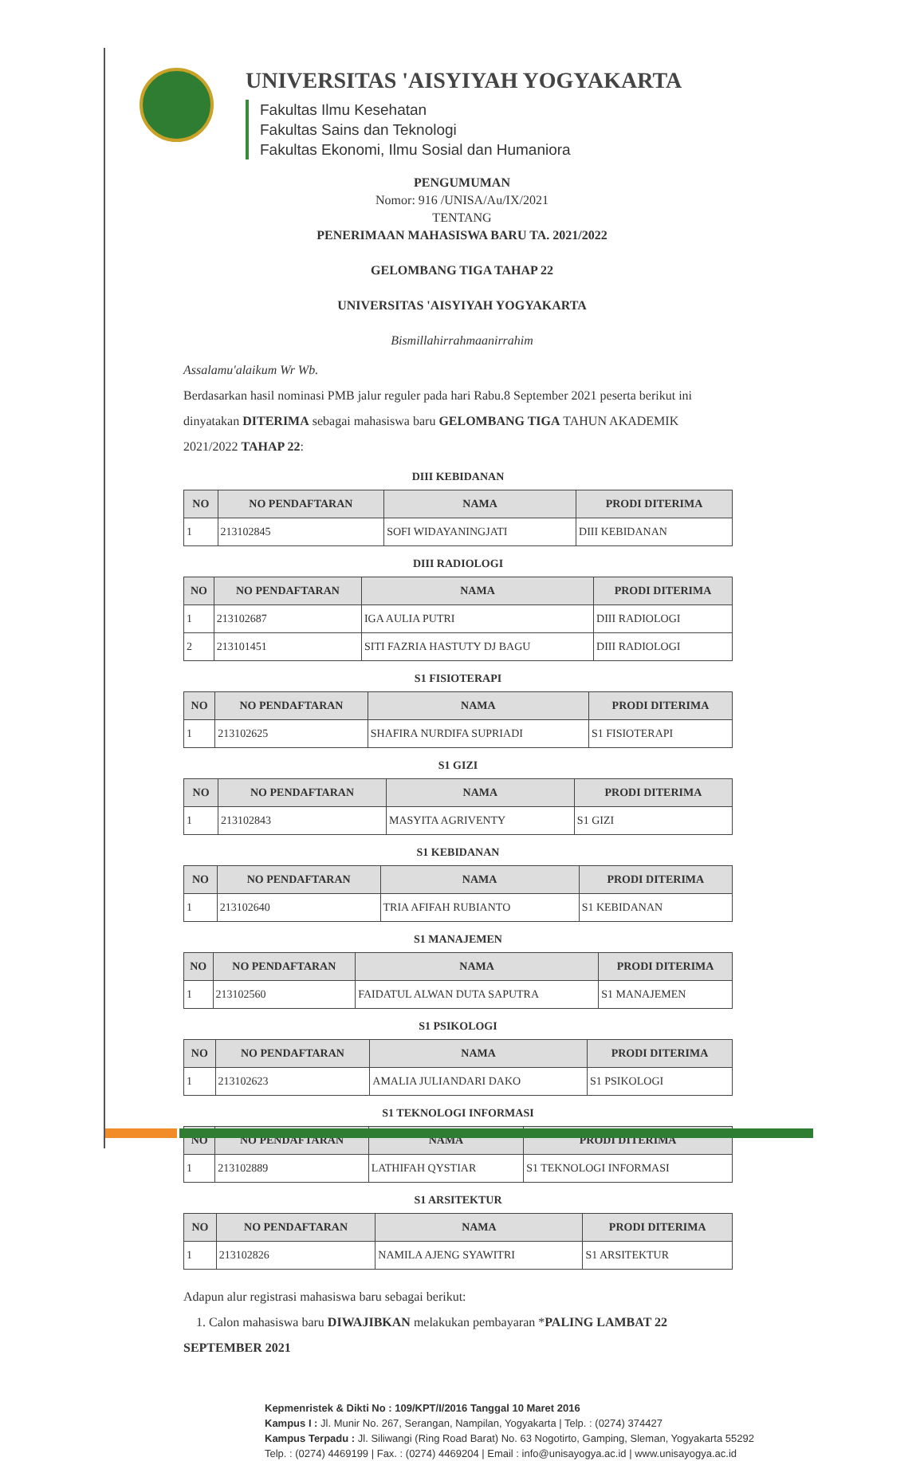UNIVERSITAS 'AISYIYAH YOGYAKARTA
Fakultas Ilmu Kesehatan
Fakultas Sains dan Teknologi
Fakultas Ekonomi, Ilmu Sosial dan Humaniora
PENGUMUMAN
Nomor: 916 /UNISA/Au/IX/2021
TENTANG
PENERIMAAN MAHASISWA BARU TA. 2021/2022
GELOMBANG TIGA TAHAP 22
UNIVERSITAS 'AISYIYAH YOGYAKARTA
Bismillahirrahmaanirrahim
Assalamu'alaikum Wr Wb.
Berdasarkan hasil nominasi PMB jalur reguler pada hari Rabu.8 September 2021 peserta berikut ini dinyatakan DITERIMA sebagai mahasiswa baru GELOMBANG TIGA TAHUN AKADEMIK 2021/2022 TAHAP 22:
DIII KEBIDANAN
| NO | NO PENDAFTARAN | NAMA | PRODI DITERIMA |
| --- | --- | --- | --- |
| 1 | 213102845 | SOFI WIDAYANINGJATI | DIII KEBIDANAN |
DIII RADIOLOGI
| NO | NO PENDAFTARAN | NAMA | PRODI DITERIMA |
| --- | --- | --- | --- |
| 1 | 213102687 | IGA AULIA PUTRI | DIII RADIOLOGI |
| 2 | 213101451 | SITI FAZRIA HASTUTY DJ BAGU | DIII RADIOLOGI |
S1 FISIOTERAPI
| NO | NO PENDAFTARAN | NAMA | PRODI DITERIMA |
| --- | --- | --- | --- |
| 1 | 213102625 | SHAFIRA NURDIFA SUPRIADI | S1 FISIOTERAPI |
S1 GIZI
| NO | NO PENDAFTARAN | NAMA | PRODI DITERIMA |
| --- | --- | --- | --- |
| 1 | 213102843 | MASYITA AGRIVENTY | S1 GIZI |
S1 KEBIDANAN
| NO | NO PENDAFTARAN | NAMA | PRODI DITERIMA |
| --- | --- | --- | --- |
| 1 | 213102640 | TRIA AFIFAH RUBIANTO | S1 KEBIDANAN |
S1 MANAJEMEN
| NO | NO PENDAFTARAN | NAMA | PRODI DITERIMA |
| --- | --- | --- | --- |
| 1 | 213102560 | FAIDATUL ALWAN DUTA SAPUTRA | S1 MANAJEMEN |
S1 PSIKOLOGI
| NO | NO PENDAFTARAN | NAMA | PRODI DITERIMA |
| --- | --- | --- | --- |
| 1 | 213102623 | AMALIA JULIANDARI DAKO | S1 PSIKOLOGI |
S1 TEKNOLOGI INFORMASI
| NO | NO PENDAFTARAN | NAMA | PRODI DITERIMA |
| --- | --- | --- | --- |
| 1 | 213102889 | LATHIFAH QYSTIAR | S1 TEKNOLOGI INFORMASI |
S1 ARSITEKTUR
| NO | NO PENDAFTARAN | NAMA | PRODI DITERIMA |
| --- | --- | --- | --- |
| 1 | 213102826 | NAMILA AJENG SYAWITRI | S1 ARSITEKTUR |
Adapun alur registrasi mahasiswa baru sebagai berikut:
1. Calon mahasiswa baru DIWAJIBKAN melakukan pembayaran *PALING LAMBAT 22 SEPTEMBER 2021
Kepmenristek & Dikti No : 109/KPT/I/2016 Tanggal 10 Maret 2016
Kampus I : Jl. Munir No. 267, Serangan, Nampilan, Yogyakarta | Telp. : (0274) 374427
Kampus Terpadu : Jl. Siliwangi (Ring Road Barat) No. 63 Nogotirto, Gamping, Sleman, Yogyakarta 55292
Telp. : (0274) 4469199 | Fax. : (0274) 4469204 | Email : info@unisayogya.ac.id | www.unisayogya.ac.id